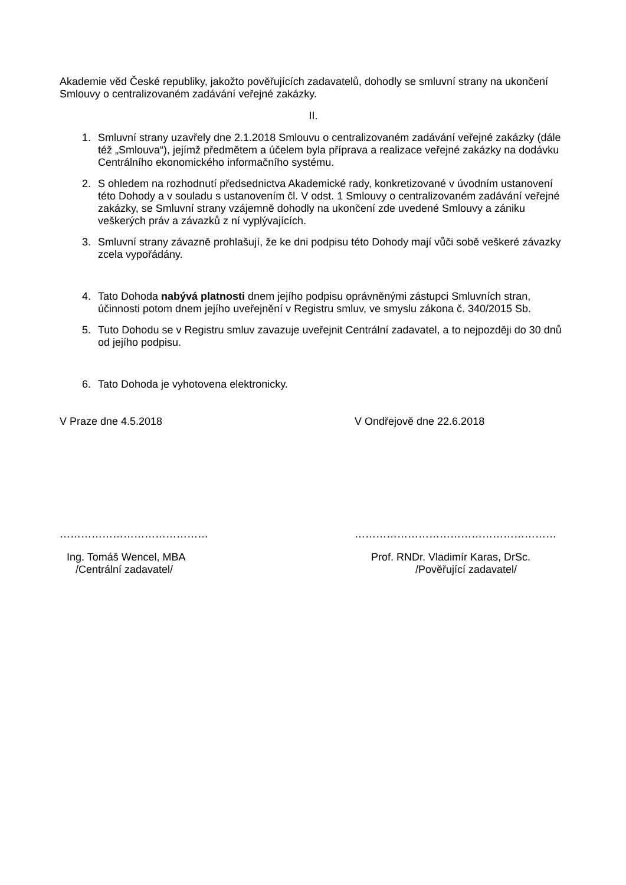Akademie věd České republiky, jakožto pověřujících zadavatelů, dohodly se smluvní strany na ukončení Smlouvy o centralizovaném zadávání veřejné zakázky.
II.
1. Smluvní strany uzavřely dne 2.1.2018 Smlouvu o centralizovaném zadávání veřejné zakázky (dále též „Smlouva“), jejímž předmětem a účelem byla příprava a realizace veřejné zakázky na dodávku Centrálního ekonomického informačního systému.
2. S ohledem na rozhodnutí předsednictva Akademické rady, konkretizované v úvodním ustanovení této Dohody a v souladu s ustanovením čl. V odst. 1 Smlouvy o centralizovaném zadávání veřejné zakázky, se Smluvní strany vzájemně dohodly na ukončení zde uvedené Smlouvy a zániku veškerých práv a závazků z ní vyplývajících.
3. Smluvní strany závazně prohlašují, že ke dni podpisu této Dohody mají vůči sobě veškeré závazky zcela vypořádány.
4. Tato Dohoda nabývá platnosti dnem jejího podpisu oprávněnými zástupci Smluvních stran, účinnosti potom dnem jejího uveřejnění v Registru smluv, ve smyslu zákona č. 340/2015 Sb.
5. Tuto Dohodu se v Registru smluv zavazuje uveřejnit Centrální zadavatel, a to nejpozději do 30 dnů od jejího podpisu.
6. Tato Dohoda je vyhotovena elektronicky.
V Praze dne 4.5.2018 V Ondřejově dne 22.6.2018
…………………………………… …………………………………………………
Ing. Tomáš Wencel, MBA
/Centrální zadavatel/ Prof. RNDr. Vladimír Karas, DrSc.
/Pověřující zadavatel/